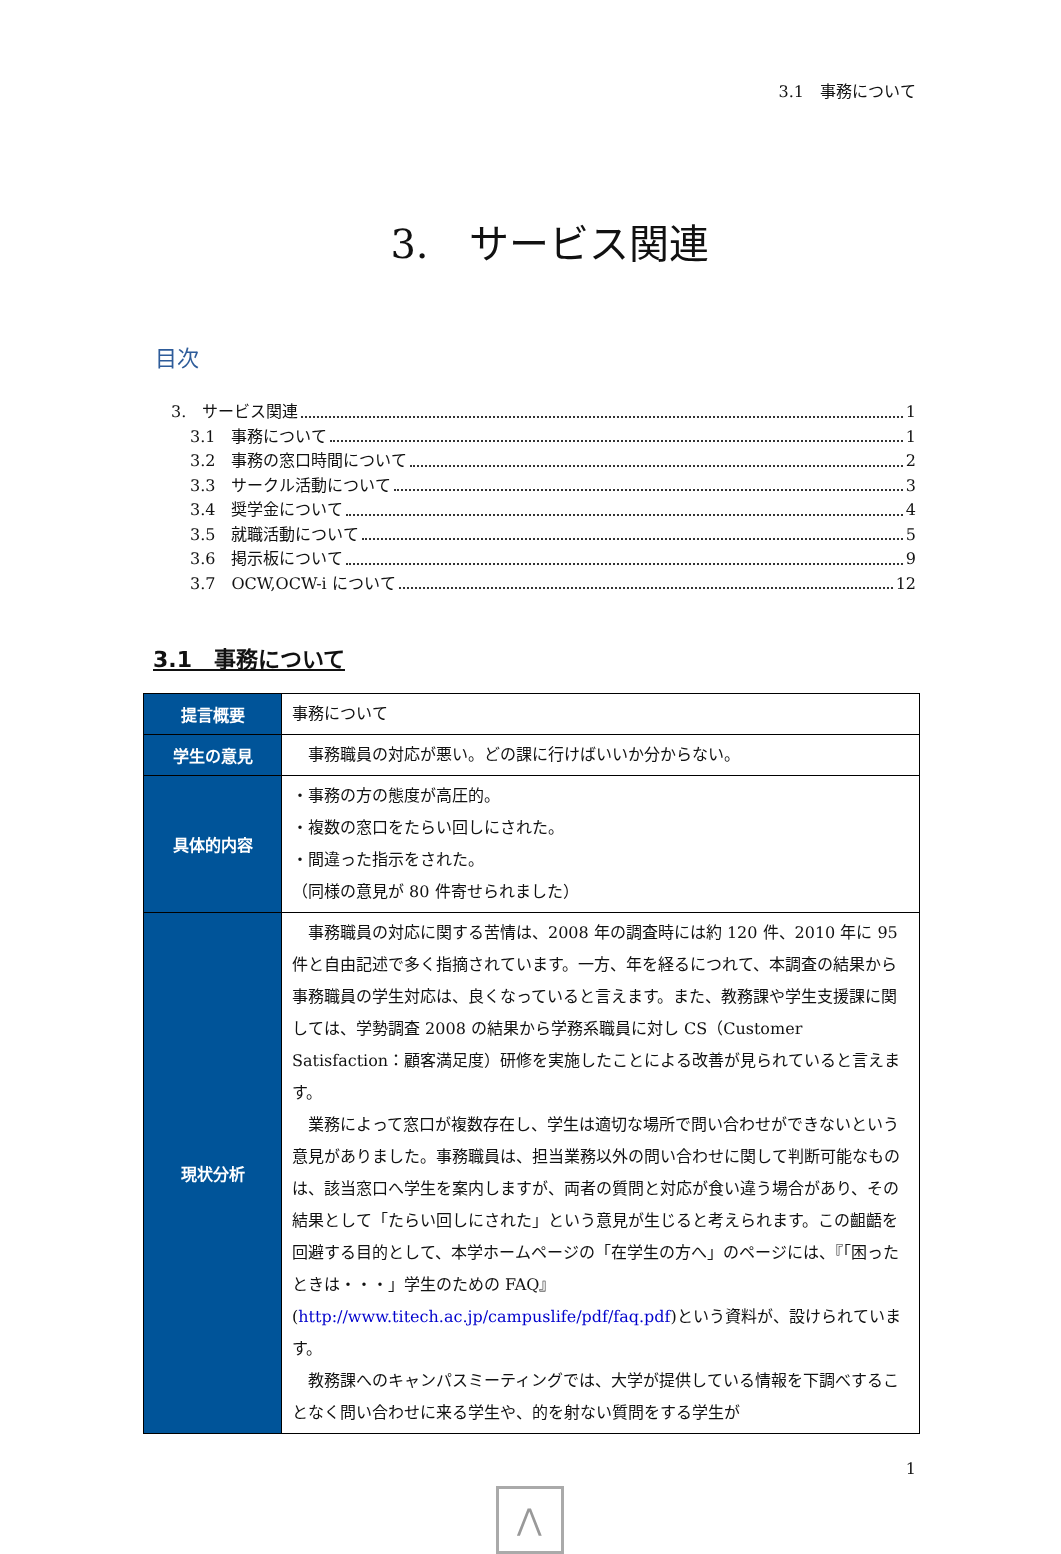3.1　事務について
3.　サービス関連
目次
3.　サービス関連 1
3.1　事務について 1
3.2　事務の窓口時間について 2
3.3　サークル活動について 3
3.4　奨学金について 4
3.5　就職活動について 5
3.6　掲示板について 9
3.7　OCW,OCW-i について 12
3.1　事務について
| 提言概要 | 事務について |
| 学生の意見 | 事務職員の対応が悪い。どの課に行けばいいか分からない。 |
| 具体的内容 | ・事務の方の態度が高圧的。 ・複数の窓口をたらい回しにされた。 ・間違った指示をされた。 （同様の意見が 80 件寄せられました） |
| 現状分析 | 事務職員の対応に関する苦情は、2008 年の調査時には約 120 件、2010 年に 95 件と自由記述で多く指摘されています。一方、年を経るにつれて、本調査の結果から事務職員の学生対応は、良くなっていると言えます。また、教務課や学生支援課に関しては、学勢調査 2008 の結果から学務系職員に対し CS（Customer Satisfaction：顧客満足度）研修を実施したことによる改善が見られていると言えます。 業務によって窓口が複数存在し、学生は適切な場所で問い合わせができないという意見がありました。事務職員は、担当業務以外の問い合わせに関して判断可能なものは、該当窓口へ学生を案内しますが、両者の質問と対応が食い違う場合があり、その結果として「たらい回しにされた」という意見が生じると考えられます。この齟齬を回避する目的として、本学ホームページの「在学生の方へ」のページには、『「困ったときは・・・」学生のための FAQ』( http://www.titech.ac.jp/campuslife/pdf/faq.pdf )という資料が、設けられています。 教務課へのキャンパスミーティングでは、大学が提供している情報を下調べすることなく問い合わせに来る学生や、的を射ない質問をする学生が |
1
⋀